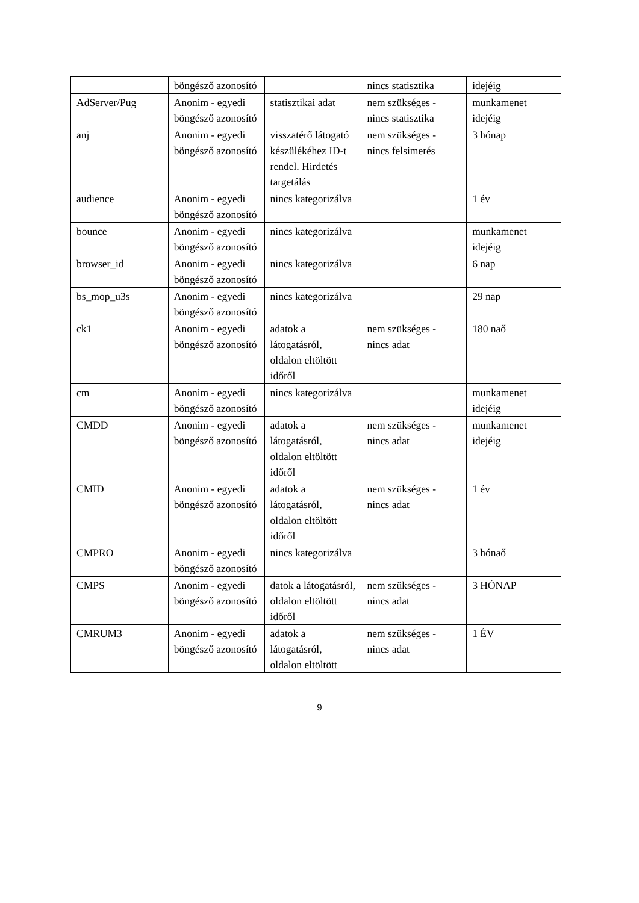| | böngésző azonosító | | nincs statisztika | idejéig |
| AdServer/Pug | Anonim - egyedi böngésző azonosító | statisztikai adat | nem szükséges - nincs statisztika | munkamenet idejéig |
| anj | Anonim - egyedi böngésző azonosító | visszatérő látogató készülékéhez ID-t rendel. Hirdetés targetálás | nem szükséges - nincs felsimerés | 3 hónap |
| audience | Anonim - egyedi böngésző azonosító | nincs kategorizálva | | 1 év |
| bounce | Anonim - egyedi böngésző azonosító | nincs kategorizálva | | munkamenet idejéig |
| browser_id | Anonim - egyedi böngésző azonosító | nincs kategorizálva | | 6 nap |
| bs_mop_u3s | Anonim - egyedi böngésző azonosító | nincs kategorizálva | | 29 nap |
| ck1 | Anonim - egyedi böngésző azonosító | adatok a látogatásról, oldalon eltöltött időről | nem szükséges - nincs adat | 180 naő |
| cm | Anonim - egyedi böngésző azonosító | nincs kategorizálva | | munkamenet idejéig |
| CMDD | Anonim - egyedi böngésző azonosító | adatok a látogatásról, oldalon eltöltött időről | nem szükséges - nincs adat | munkamenet idejéig |
| CMID | Anonim - egyedi böngésző azonosító | adatok a látogatásról, oldalon eltöltött időről | nem szükséges - nincs adat | 1 év |
| CMPRO | Anonim - egyedi böngésző azonosító | nincs kategorizálva | | 3 hónaő |
| CMPS | Anonim - egyedi böngésző azonosító | datok a látogatásról, oldalon eltöltött időről | nem szükséges - nincs adat | 3 HÓNAP |
| CMRUM3 | Anonim - egyedi böngésző azonosító | adatok a látogatásról, oldalon eltöltött | nem szükséges - nincs adat | 1 ÉV |
9